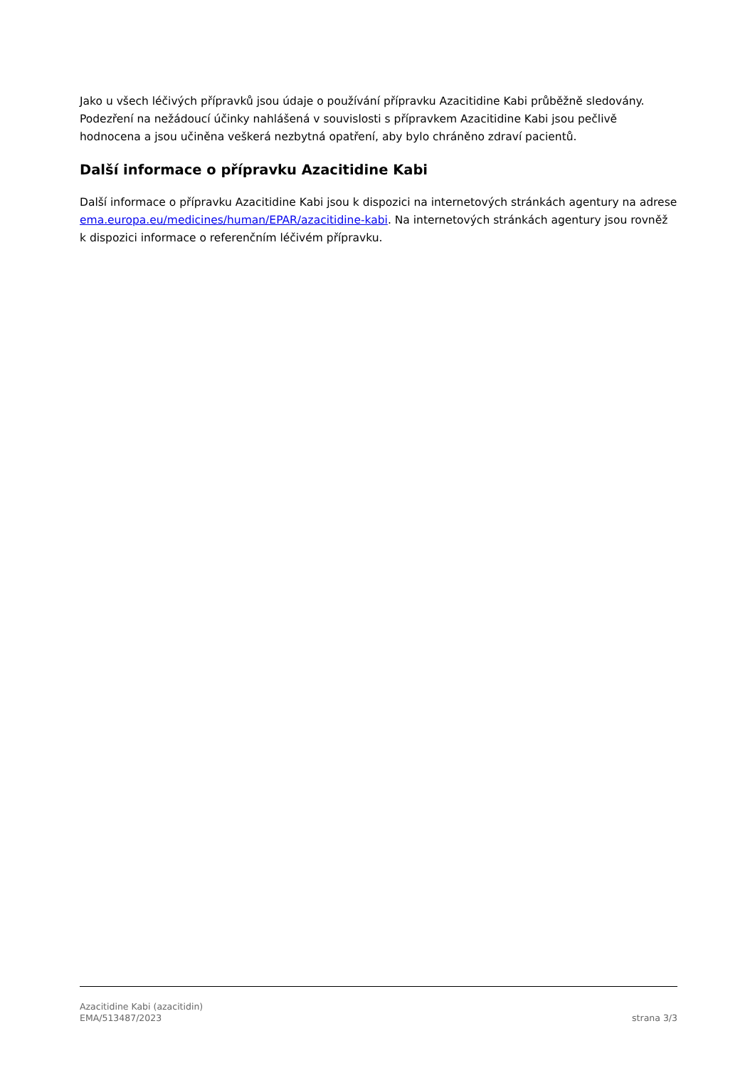Jako u všech léčivých přípravků jsou údaje o používání přípravku Azacitidine Kabi průběžně sledovány. Podezření na nežádoucí účinky nahlášená v souvislosti s přípravkem Azacitidine Kabi jsou pečlivě hodnocena a jsou učiněna veškerá nezbytná opatření, aby bylo chráněno zdraví pacientů.
Další informace o přípravku Azacitidine Kabi
Další informace o přípravku Azacitidine Kabi jsou k dispozici na internetových stránkách agentury na adrese ema.europa.eu/medicines/human/EPAR/azacitidine-kabi. Na internetových stránkách agentury jsou rovněž k dispozici informace o referenčním léčivém přípravku.
Azacitidine Kabi (azacitidin)
EMA/513487/2023
strana 3/3